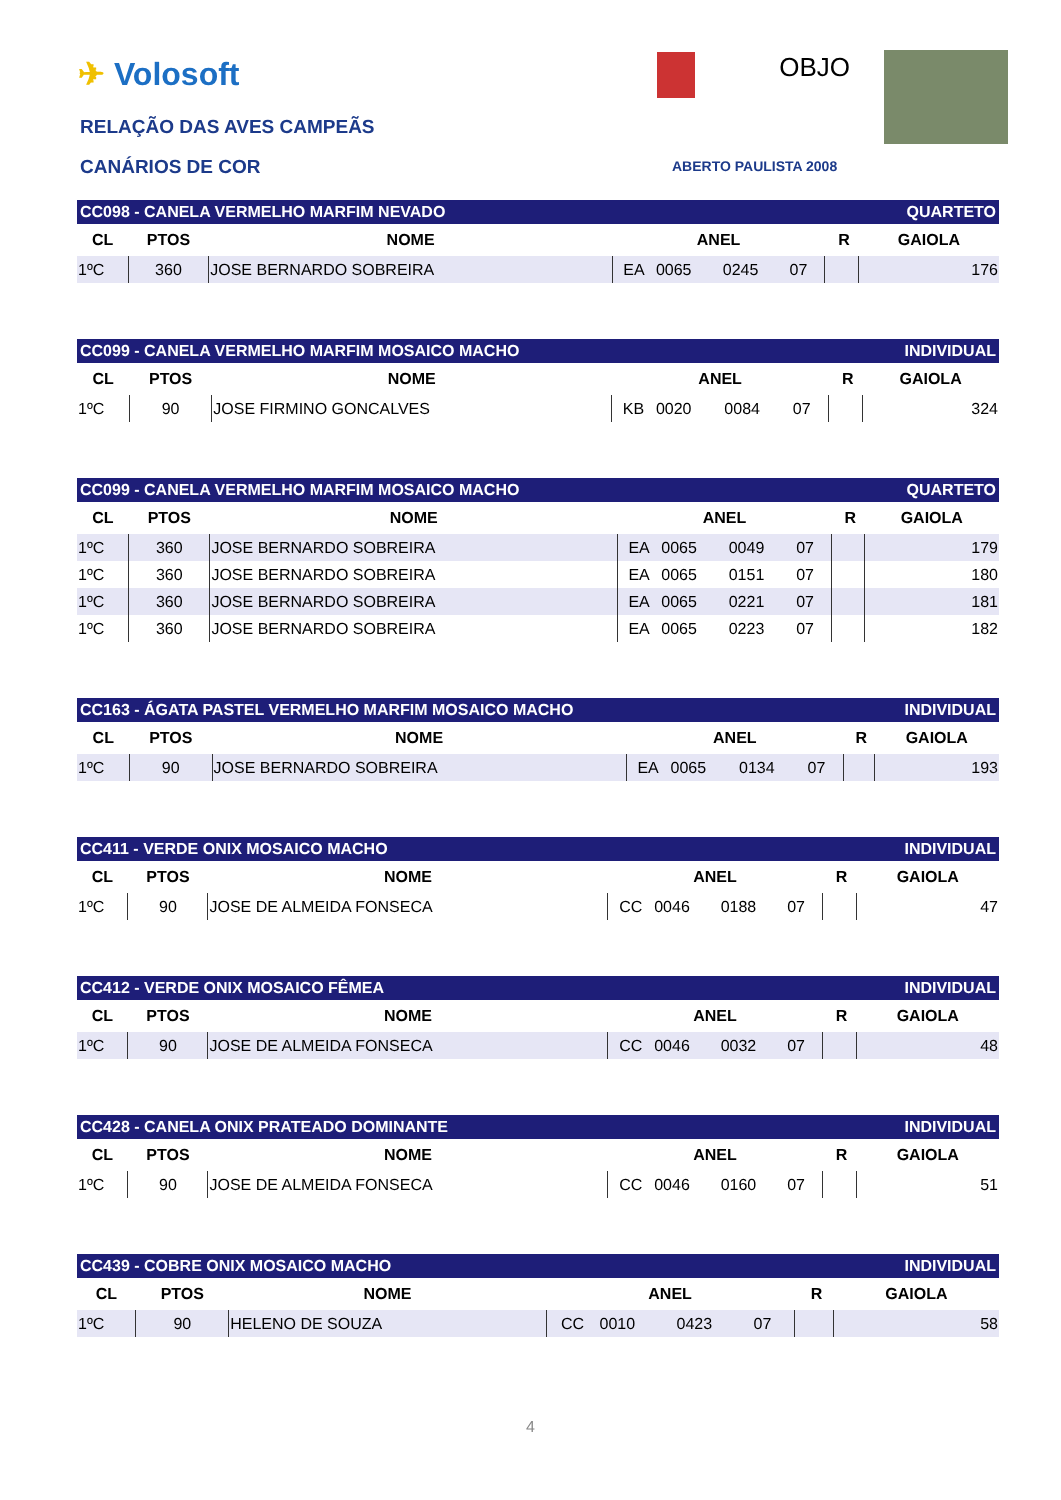✈ Volosoft OBJO
RELAÇÃO DAS AVES CAMPEÃS
CANÁRIOS DE COR ABERTO PAULISTA 2008
| CC098 - CANELA VERMELHO MARFIM NEVADO | | | | | | | | QUARTETO | |
| CL | PTOS | NOME | ANEL | | | | | R | GAIOLA |
| 1ºC | 360 | JOSE BERNARDO SOBREIRA | EA | 0065 | 0245 | 07 | | | 176 |
| CC099 - CANELA VERMELHO MARFIM MOSAICO MACHO | | | | | | | | INDIVIDUAL | |
| CL | PTOS | NOME | ANEL | | | | | R | GAIOLA |
| 1ºC | 90 | JOSE FIRMINO GONCALVES | KB | 0020 | 0084 | 07 | | | 324 |
| CC099 - CANELA VERMELHO MARFIM MOSAICO MACHO | | | | | | | | QUARTETO | |
| CL | PTOS | NOME | ANEL | | | | | R | GAIOLA |
| 1ºC | 360 | JOSE BERNARDO SOBREIRA | EA | 0065 | 0049 | 07 | | | 179 |
| 1ºC | 360 | JOSE BERNARDO SOBREIRA | EA | 0065 | 0151 | 07 | | | 180 |
| 1ºC | 360 | JOSE BERNARDO SOBREIRA | EA | 0065 | 0221 | 07 | | | 181 |
| 1ºC | 360 | JOSE BERNARDO SOBREIRA | EA | 0065 | 0223 | 07 | | | 182 |
| CC163 - ÁGATA PASTEL VERMELHO MARFIM MOSAICO MACHO | | | | | | | | INDIVIDUAL | |
| CL | PTOS | NOME | ANEL | | | | | R | GAIOLA |
| 1ºC | 90 | JOSE BERNARDO SOBREIRA | EA | 0065 | 0134 | 07 | | | 193 |
| CC411 - VERDE ONIX MOSAICO MACHO | | | | | | | | INDIVIDUAL | |
| CL | PTOS | NOME | ANEL | | | | | R | GAIOLA |
| 1ºC | 90 | JOSE DE ALMEIDA FONSECA | CC | 0046 | 0188 | 07 | | | 47 |
| CC412 - VERDE ONIX MOSAICO FÊMEA | | | | | | | | INDIVIDUAL | |
| CL | PTOS | NOME | ANEL | | | | | R | GAIOLA |
| 1ºC | 90 | JOSE DE ALMEIDA FONSECA | CC | 0046 | 0032 | 07 | | | 48 |
| CC428 - CANELA ONIX PRATEADO DOMINANTE | | | | | | | | INDIVIDUAL | |
| CL | PTOS | NOME | ANEL | | | | | R | GAIOLA |
| 1ºC | 90 | JOSE DE ALMEIDA FONSECA | CC | 0046 | 0160 | 07 | | | 51 |
| CC439 - COBRE ONIX MOSAICO MACHO | | | | | | | | INDIVIDUAL | |
| CL | PTOS | NOME | ANEL | | | | | R | GAIOLA |
| 1ºC | 90 | HELENO DE SOUZA | CC | 0010 | 0423 | 07 | | | 58 |
4